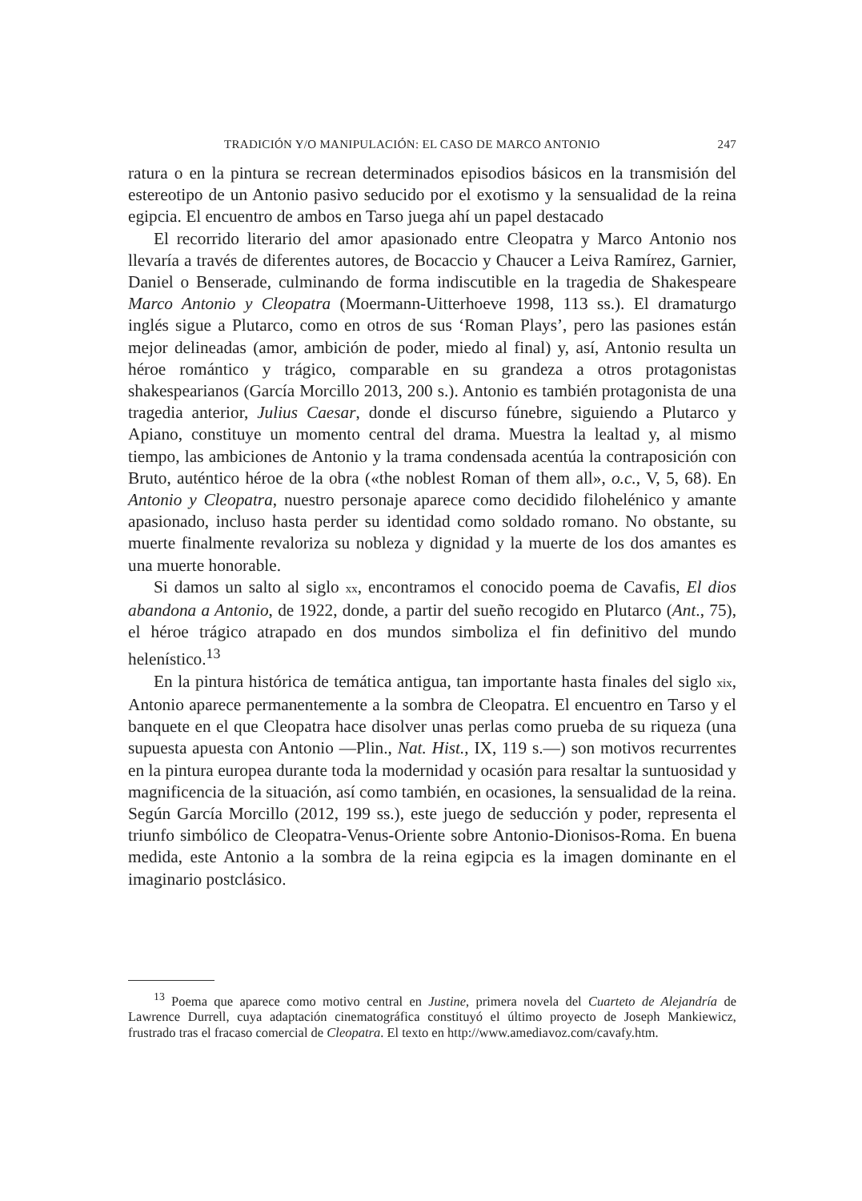TRADICIÓN Y/O MANIPULACIÓN: EL CASO DE MARCO ANTONIO 247
ratura o en la pintura se recrean determinados episodios básicos en la transmisión del estereotipo de un Antonio pasivo seducido por el exotismo y la sensualidad de la reina egipcia. El encuentro de ambos en Tarso juega ahí un papel destacado
El recorrido literario del amor apasionado entre Cleopatra y Marco Antonio nos llevaría a través de diferentes autores, de Bocaccio y Chaucer a Leiva Ramírez, Garnier, Daniel o Benserade, culminando de forma indiscutible en la tragedia de Shakespeare Marco Antonio y Cleopatra (Moermann-Uitterhoeve 1998, 113 ss.). El dramaturgo inglés sigue a Plutarco, como en otros de sus ‘Roman Plays’, pero las pasiones están mejor delineadas (amor, ambición de poder, miedo al final) y, así, Antonio resulta un héroe romántico y trágico, comparable en su grandeza a otros protagonistas shakespearianos (García Morcillo 2013, 200 s.). Antonio es también protagonista de una tragedia anterior, Julius Caesar, donde el discurso fúnebre, siguiendo a Plutarco y Apiano, constituye un momento central del drama. Muestra la lealtad y, al mismo tiempo, las ambiciones de Antonio y la trama condensada acentúa la contraposición con Bruto, auténtico héroe de la obra («the noblest Roman of them all», o.c., V, 5, 68). En Antonio y Cleopatra, nuestro personaje aparece como decidido filohelénico y amante apasionado, incluso hasta perder su identidad como soldado romano. No obstante, su muerte finalmente revaloriza su nobleza y dignidad y la muerte de los dos amantes es una muerte honorable.
Si damos un salto al siglo xx, encontramos el conocido poema de Cavafis, El dios abandona a Antonio, de 1922, donde, a partir del sueño recogido en Plutarco (Ant., 75), el héroe trágico atrapado en dos mundos simboliza el fin definitivo del mundo helenístico.<sup>13</sup>
En la pintura histórica de temática antigua, tan importante hasta finales del siglo xix, Antonio aparece permanentemente a la sombra de Cleopatra. El encuentro en Tarso y el banquete en el que Cleopatra hace disolver unas perlas como prueba de su riqueza (una supuesta apuesta con Antonio —Plin., Nat. Hist., IX, 119 s.—) son motivos recurrentes en la pintura europea durante toda la modernidad y ocasión para resaltar la suntuosidad y magnificencia de la situación, así como también, en ocasiones, la sensualidad de la reina. Según García Morcillo (2012, 199 ss.), este juego de seducción y poder, representa el triunfo simbólico de Cleopatra-Venus-Oriente sobre Antonio-Dionisos-Roma. En buena medida, este Antonio a la sombra de la reina egipcia es la imagen dominante en el imaginario postclásico.
<sup>13</sup> Poema que aparece como motivo central en Justine, primera novela del Cuarteto de Alejandría de Lawrence Durrell, cuya adaptación cinematográfica constituyó el último proyecto de Joseph Mankiewicz, frustrado tras el fracaso comercial de Cleopatra. El texto en http://www.amediavoz.com/cavafy.htm.